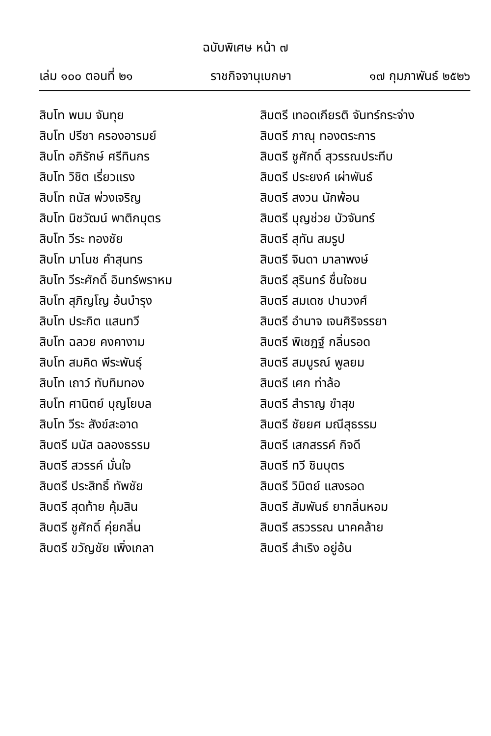ฉบับพิเศษ หน้า ๗
เล่ม ๑๐๐ ตอนที่ ๒๑ ราชกิจจานุเบกษา ๑๗ กุมภาพันธ์ ๒๕๒๖
สิบโท พนม จันทุย
สิบโท ปรีชา ครองอารมย์
สิบโท อภิรักษ์ ศรีทินกร
สิบโท วิชิต เรี่ยวแรง
สิบโท ถนัส พ่วงเจริญ
สิบโท นิชวัฒน์ พาติกบุตร
สิบโท วีระ ทองชัย
สิบโท มาโนช คำสุนทร
สิบโท วีระศักดิ์ อินทร์พราหม
สิบโท สุภิญโญ อ้นบำรุง
สิบโท ประกิต แสนทวี
สิบโท ฉลวย คงคางาม
สิบโท สมคิด พีระพันธุ์
สิบโท เถาว์ ทับทิมทอง
สิบโท ศานิตย์ บุญโยบล
สิบโท วีระ สังข์สะอาด
สิบตรี มนัส ฉลองธรรม
สิบตรี สวรรค์ มั่นใจ
สิบตรี ประสิทธิ์ ทัพชัย
สิบตรี สุดท้าย คุ้มสิน
สิบตรี ชูศักดิ์ คุ่ยกลิ่น
สิบตรี ขวัญชัย เพิ่งเกลา
สิบตรี เทอดเกียรติ จันทร์กระจ่าง
สิบตรี ภาณุ ทองตระการ
สิบตรี ชูศักดิ์ สุวรรณประทีบ
สิบตรี ประยงค์ เผ่าพันธ์
สิบตรี สงวน นักพ้อน
สิบตรี บุญช่วย บัวจันทร์
สิบตรี สุทัน สมรูป
สิบตรี จินดา มาลาพงษ์
สิบตรี สุรินทร์ ชื่นใจชน
สิบตรี สมเดช ปานวงศ์
สิบตรี อำนาจ เจนศิริจรรยา
สิบตรี พิเชฎฐ์ กลิ่นรอด
สิบตรี สมบูรณ์ พูลยม
สิบตรี เศก ท่าล้อ
สิบตรี สำราญ ขำสุข
สิบตรี ชัยยศ มณีสุธรรม
สิบตรี เสกสรรค์ กิจดี
สิบตรี ทวี ชินบุตร
สิบตรี วินิตย์ แสงรอด
สิบตรี สัมพันธ์ ยากลิ่นหอม
สิบตรี สรวรรณ นาคคล้าย
สิบตรี สำเริง อยู่อ้น